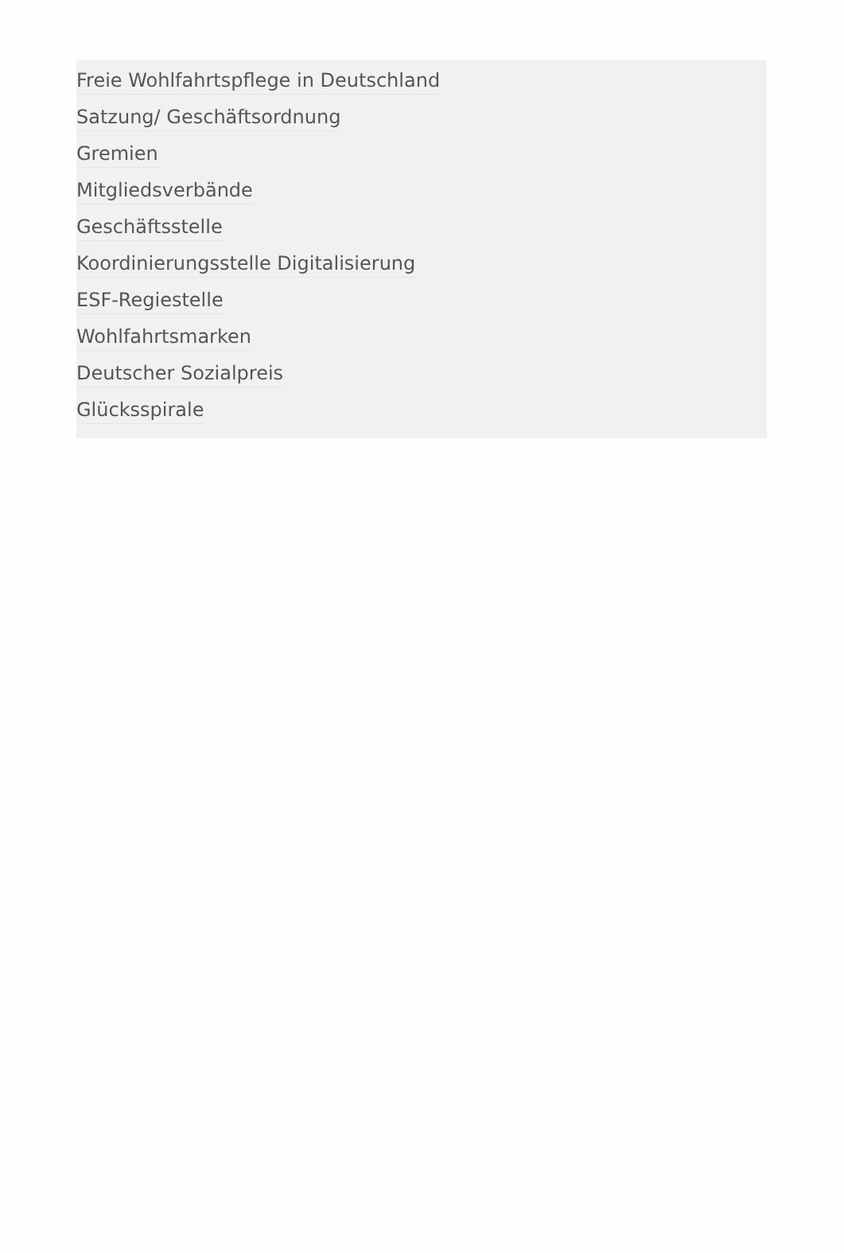Freie Wohlfahrtspflege in Deutschland
Satzung/ Geschäftsordnung
Gremien
Mitgliedsverbände
Geschäftsstelle
Koordinierungsstelle Digitalisierung
ESF-Regiestelle
Wohlfahrtsmarken
Deutscher Sozialpreis
Glücksspirale